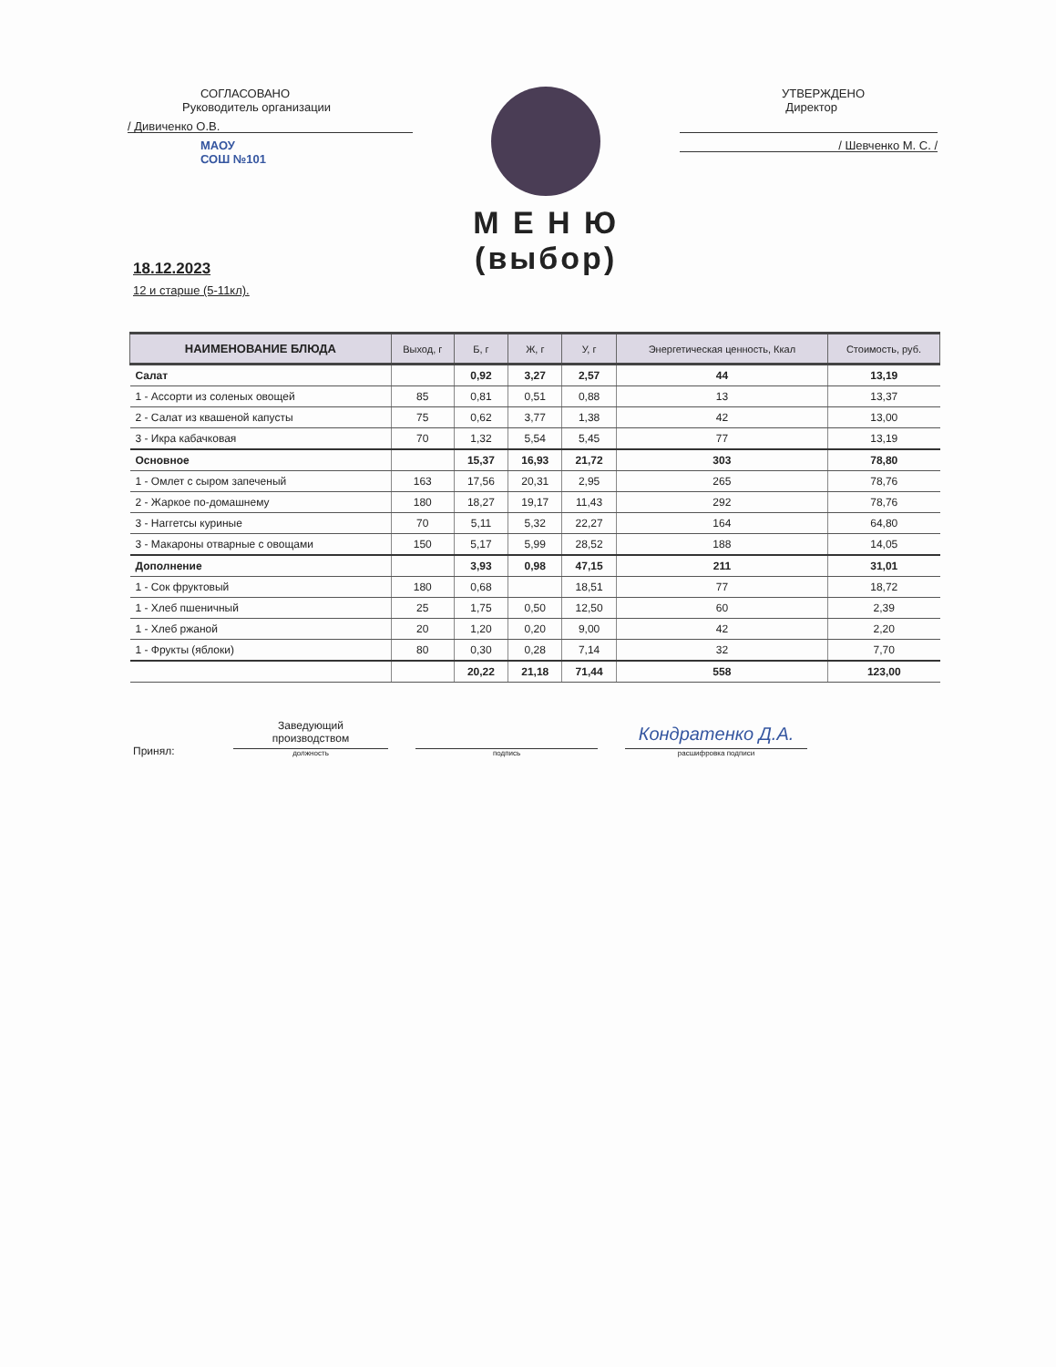СОГЛАСОВАНО
Руководитель организации
/ Дивиченко О.В.
МАОУ
СОШ №101
М Е Н Ю (выбор)
УТВЕРЖДЕНО
Директор
/ Шевченко М. С. /
18.12.2023
12 и старше (5-11кл).
| НАИМЕНОВАНИЕ БЛЮДА | Выход, г | Б, г | Ж, г | У, г | Энергетическая ценность, Ккал | Стоимость, руб. |
| --- | --- | --- | --- | --- | --- | --- |
| Салат | | 0,92 | 3,27 | 2,57 | 44 | 13,19 |
| 1 - Ассорти из соленых овощей | 85 | 0,81 | 0,51 | 0,88 | 13 | 13,37 |
| 2 - Салат из квашеной капусты | 75 | 0,62 | 3,77 | 1,38 | 42 | 13,00 |
| 3 - Икра кабачковая | 70 | 1,32 | 5,54 | 5,45 | 77 | 13,19 |
| Основное | | 15,37 | 16,93 | 21,72 | 303 | 78,80 |
| 1 - Омлет с сыром запеченый | 163 | 17,56 | 20,31 | 2,95 | 265 | 78,76 |
| 2 - Жаркое по-домашнему | 180 | 18,27 | 19,17 | 11,43 | 292 | 78,76 |
| 3 - Наггетсы куриные | 70 | 5,11 | 5,32 | 22,27 | 164 | 64,80 |
| 3 - Макароны отварные с овощами | 150 | 5,17 | 5,99 | 28,52 | 188 | 14,05 |
| Дополнение | | 3,93 | 0,98 | 47,15 | 211 | 31,01 |
| 1 - Сок фруктовый | 180 | 0,68 | | 18,51 | 77 | 18,72 |
| 1 - Хлеб пшеничный | 25 | 1,75 | 0,50 | 12,50 | 60 | 2,39 |
| 1 - Хлеб ржаной | 20 | 1,20 | 0,20 | 9,00 | 42 | 2,20 |
| 1 - Фрукты (яблоки) | 80 | 0,30 | 0,28 | 7,14 | 32 | 7,70 |
| | | 20,22 | 21,18 | 71,44 | 558 | 123,00 |
Принял:
Заведующий
производством
должность
подпись
Кондратенко Д.А.
расшифровка подписи